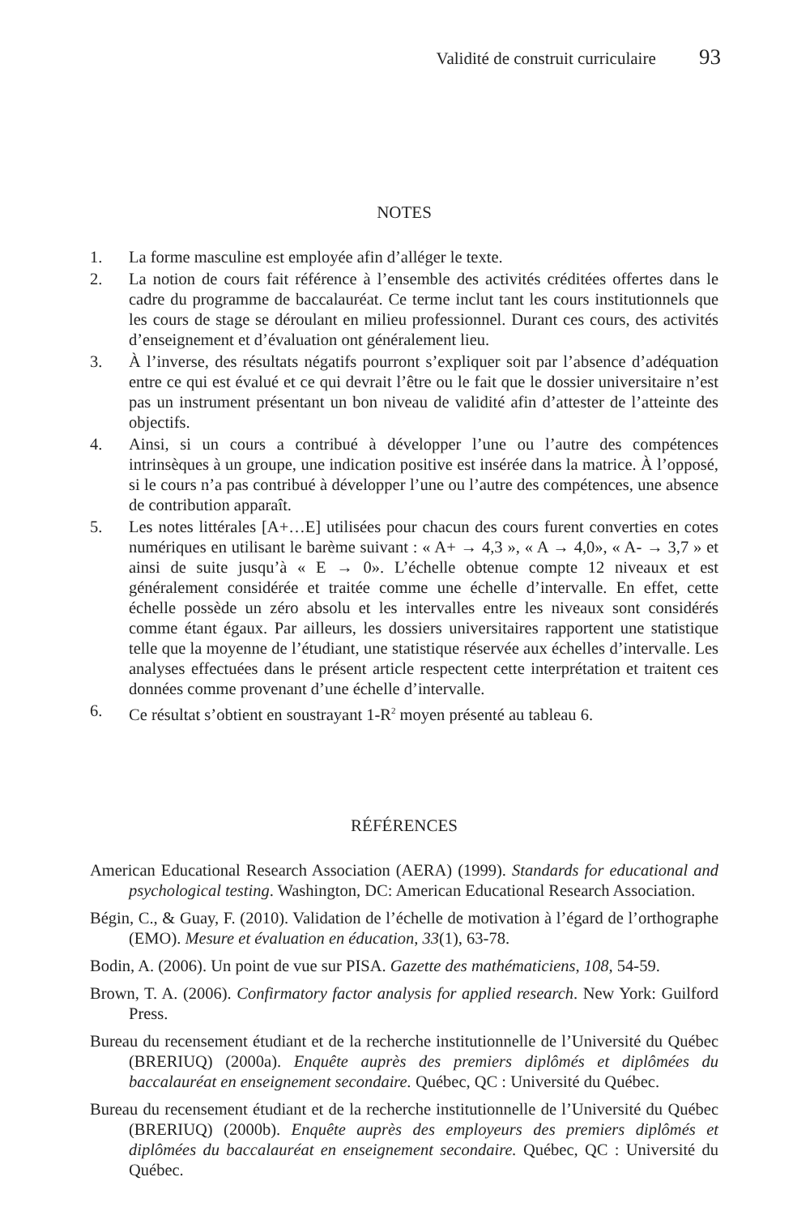Validité de construit curriculaire 93
NOTES
1. La forme masculine est employée afin d’alléger le texte.
2. La notion de cours fait référence à l’ensemble des activités créditées offertes dans le cadre du programme de baccalauréat. Ce terme inclut tant les cours institutionnels que les cours de stage se déroulant en milieu professionnel. Durant ces cours, des activités d’enseignement et d’évaluation ont généralement lieu.
3. À l’inverse, des résultats négatifs pourront s’expliquer soit par l’absence d’adéquation entre ce qui est évalué et ce qui devrait l’être ou le fait que le dossier universitaire n’est pas un instrument présentant un bon niveau de validité afin d’attester de l’atteinte des objectifs.
4. Ainsi, si un cours a contribué à développer l’une ou l’autre des compétences intrinsèques à un groupe, une indication positive est insérée dans la matrice. À l’opposé, si le cours n’a pas contribué à développer l’une ou l’autre des compétences, une absence de contribution apparaît.
5. Les notes littérales [A+…E] utilisées pour chacun des cours furent converties en cotes numériques en utilisant le barème suivant : « A+ → 4,3 », « A → 4,0», « A- → 3,7 » et ainsi de suite jusqu’à « E → 0». L’échelle obtenue compte 12 niveaux et est généralement considérée et traitée comme une échelle d’intervalle. En effet, cette échelle possède un zéro absolu et les intervalles entre les niveaux sont considérés comme étant égaux. Par ailleurs, les dossiers universitaires rapportent une statistique telle que la moyenne de l’étudiant, une statistique réservée aux échelles d’intervalle. Les analyses effectuées dans le présent article respectent cette interprétation et traitent ces données comme provenant d’une échelle d’intervalle.
6. Ce résultat s’obtient en soustrayant 1-R<sup>2</sup> moyen présenté au tableau 6.
RÉFÉRENCES
American Educational Research Association (AERA) (1999). Standards for educational and psychological testing. Washington, DC: American Educational Research Association.
Bégin, C., & Guay, F. (2010). Validation de l’échelle de motivation à l’égard de l’orthographe (EMO). Mesure et évaluation en éducation, 33(1), 63-78.
Bodin, A. (2006). Un point de vue sur PISA. Gazette des mathématiciens, 108, 54-59.
Brown, T. A. (2006). Confirmatory factor analysis for applied research. New York: Guilford Press.
Bureau du recensement étudiant et de la recherche institutionnelle de l’Université du Québec (BRERIUQ) (2000a). Enquête auprès des premiers diplômés et diplômées du baccalauréat en enseignement secondaire. Québec, QC : Université du Québec.
Bureau du recensement étudiant et de la recherche institutionnelle de l’Université du Québec (BRERIUQ) (2000b). Enquête auprès des employeurs des premiers diplômés et diplômées du baccalauréat en enseignement secondaire. Québec, QC : Université du Québec.